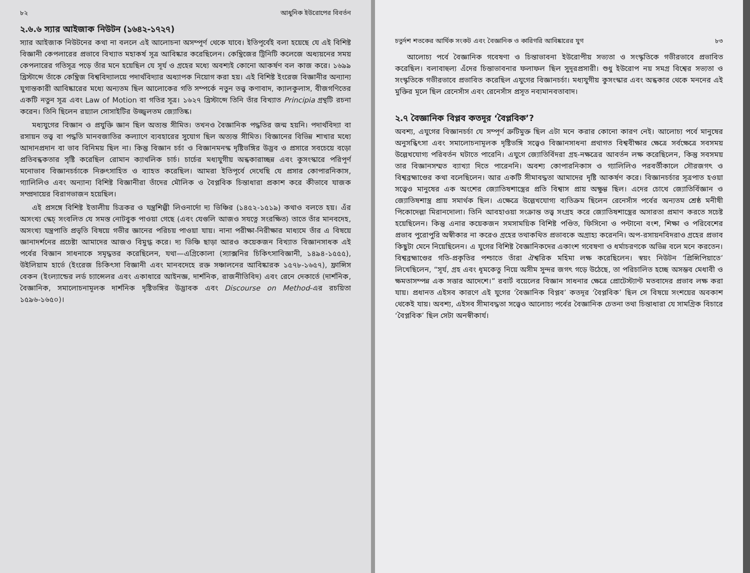৮২ আধুনিক ইউরোপের বিবর্তন
২.৬.৬ স্যার আইজাক নিউটন (১৬৪২-১৭২৭)
স্যার আইজাক নিউটনের কথা না বললে এই আলোচনা অসম্পূর্ণ থেকে যাবে। ইতিপূর্বেই বলা হয়েছে যে এই বিশিষ্ট বিজ্ঞানী কেপলারের প্রভাবে বিখ্যাত মহাকর্ষ সূত্র আবিষ্কার করেছিলেন। কেম্ব্রিজের ট্রিনিটি কলেজে অধ্যয়নের সময় কেপলারের গতিসূত্র পড়ে তাঁর মনে হয়েছিল যে সূর্য ও গ্রহের মধ্যে অবশ্যই কোনো আকর্ষণ বল কাজ করে। ১৬৯৯ খ্রিস্টাব্দে তাঁকে কেম্ব্রিজ বিশ্ববিদ্যালয়ে পদার্থবিদ্যার অধ্যাপক নিয়োগ করা হয়। এই বিশিষ্ট ইংরেজ বিজ্ঞানীর অন্যান্য যুগান্তকারী আবিষ্কারের মধ্যে অন্যতম ছিল আলোকের গতি সম্পর্কে নতুন তত্ত্ব কণাবাদ, ক্যালকুলাস, বীজগণিতের একটি নতুন সূত্র এবং Law of Motion বা গতির সূত্র। ১৬২৭ খ্রিস্টাব্দে তিনি তাঁর বিখ্যাত Principia গ্রন্থটি রচনা করেন। তিনি ছিলেন রয়্যাল সোসাইটির উজ্জ্বলতম জ্যোতিষ্ক।
মধ্যযুগের বিজ্ঞান ও প্রযুক্তি জ্ঞান ছিল অত্যন্ত সীমিত। তখনও বৈজ্ঞানিক পদ্ধতির জন্ম হয়নি। পদার্থবিদ্যা বা রসায়ন তত্ত্ব বা পদ্ধতি মানবজাতির কল্যাণে ব্যবহারের সুযোগ ছিল অত্যন্ত সীমিত। বিজ্ঞানের বিভিন্ন শাখার মধ্যে আদানপ্রদান বা ভাব বিনিময় ছিল না। কিন্তু বিজ্ঞান চর্চা ও বিজ্ঞানমনস্ক দৃষ্টিভঙ্গির উদ্ভব ও প্রসারে সবচেয়ে বড়ো প্রতিবন্ধকতার সৃষ্টি করেছিল রোমান ক্যাথলিক চার্চ। চার্চের মধ্যযুগীয় অন্ধকারাচ্ছন্ন এবং কুসংস্কারে পরিপূর্ণ মনোভাব বিজ্ঞানচর্চাকে নিরুৎসাহিত ও ব্যাহত করেছিল। আমরা ইতিপূর্বে দেখেছি যে প্রসার কোপারনিকাস, গ্যালিলিও এবং অন্যান্য বিশিষ্ট বিজ্ঞানীরা তাঁদের মৌলিক ও বৈপ্লবিক চিন্তাধারা প্রকাশ করে কীভাবে যাজক সম্প্রদায়ের বিরাগভাজন হয়েছিল।
এই প্রসঙ্গে বিশিষ্ট ইতালীয় চিত্রকর ও যন্ত্রশিল্পী লিওনার্দো দ্য ভিঞ্চির (১৪৫২-১৫১৯) কথাও বলতে হয়। এঁর অসংখ্য স্কেচ্ সংবলিত যে সমস্ত নোটবুক পাওয়া গেছে (এবং যেগুলি আজও সযত্নে সংরক্ষিত) তাতে তাঁর মানবদেহ, অসংখ্য যন্ত্রপাতি প্রভৃতি বিষয়ে গভীর জ্ঞানের পরিচয় পাওয়া যায়। নানা পরীক্ষা-নিরীক্ষার মাধ্যমে তাঁর এ বিষয়ে জ্ঞানাদর্শনের প্রচেষ্টা আমাদের আজও বিমুগ্ধ করে। দ্য ভিঞ্চি ছাড়া আরও কয়েকজন বিখ্যাত বিজ্ঞানসাধক এই পর্বের বিজ্ঞান সাধনাকে সমৃদ্ধতর করেছিলেন, যথা—এগ্রিকোলা (স্যাক্সনির চিকিৎসাবিজ্ঞানী, ১৪৯৪-১৫৫৫), উইলিয়াম হার্ভে (ইংরেজ চিকিৎসা বিজ্ঞানী এবং মানবদেহে রক্ত সঞ্চালনের আবিষ্কারক ১৫৭৮-১৬৫৭), ফ্রান্সিস বেকন (ইংল্যান্ডের লর্ড চ্যান্সেলর এবং একাধারে আইনজ্ঞ, দার্শনিক, রাজনীতিবিদ) এবং রেনে দেকার্তে (দার্শনিক, বৈজ্ঞানিক, সমালোচনামূলক দার্শনিক দৃষ্টিভঙ্গির উদ্ভাবক এবং Discourse on Method-এর রচয়িতা ১৫৯৬-১৬৫০)।
চতুর্দশ শতকের আর্থিক সংকট এবং বৈজ্ঞানিক ও কারিগরি আবিষ্কারের যুগ ৮৩
আলোচ্য পর্বে বৈজ্ঞানিক গবেষণা ও চিন্তাভাবনা ইউরোপীয় সভ্যতা ও সংস্কৃতিকে গভীরভাবে প্রভাবিত করেছিল। বলাবাহুল্য এঁদের চিন্তাভাবনার ফলাফল ছিল সুদূরপ্রসারী। শুধু ইউরোপ নয় সমগ্র বিশ্বের সভ্যতা ও সংস্কৃতিকে গভীরভাবে প্রভাবিত করেছিল এযুগের বিজ্ঞানচর্চা। মধ্যযুগীয় কুসংস্কার এবং অন্ধকার থেকে মননের এই মুক্তির মূলে ছিল রেনেসাঁস এবং রেনেসাঁস প্রসূত নব্যমানবতাবাদ।
২.৭ বৈজ্ঞানিক বিপ্লব কতদূর ‘বৈপ্লবিক’?
অবশ্য, এযুগের বিজ্ঞানচর্চা যে সম্পূর্ণ ত্রুটিমুক্ত ছিল এটা মনে করার কোনো কারণ নেই। আলোচ্য পর্বে মানুষের অনুসন্ধিৎসা এবং সমালোচনামূলক দৃষ্টিভঙ্গি সত্ত্বেও বিজ্ঞানসাধনা প্রথাগত বিশ্ববীক্ষার ক্ষেত্রে সর্বক্ষেত্রে সবসময় উল্লেখযোগ্য পরিবর্তন ঘটাতে পারেনি। এযুগে জ্যোতির্বিদরা গ্রহ-নক্ষত্রের আবর্তন লক্ষ করেছিলেন, কিন্তু সবসময় তার বিজ্ঞানসম্মত ব্যাখ্যা দিতে পারেননি। অবশ্য কোপারনিকাস ও গ্যালিলিও পরবর্তীকালে সৌরজগৎ ও বিশ্বব্রহ্মাণ্ডের কথা বলেছিলেন। আর একটি সীমাবদ্ধতা আমাদের দৃষ্টি আকর্ষণ করে। বিজ্ঞানচর্চার সূত্রপাত হওয়া সত্ত্বেও মানুষের এক অংশের জ্যোতিষশাস্ত্রের প্রতি বিশ্বাস প্রায় অক্ষুণ্ণ ছিল। এদের চোখে জ্যোতির্বিজ্ঞান ও জ্যোতিষশাস্ত্র প্রায় সমার্থক ছিল। এক্ষেত্রে উল্লেখযোগ্য ব্যতিক্রম ছিলেন রেনেসাঁস পর্বের অন্যতম শ্রেষ্ঠ মনীষী পিকোদেল্লা মিরানদোলা। তিনি আবহাওয়া সংক্রান্ত তত্ত্ব সংগ্রহ করে জ্যোতিষশাস্ত্রের অসারতা প্রমাণ করতে সচেষ্ট হয়েছিলেন। কিন্তু এনার কয়েকজন সমসাময়িক বিশিষ্ট পণ্ডিত, ফিসিনো ও পন্টানো বংশ, শিক্ষা ও পরিবেশের প্রভাব পুরোপুরি অস্বীকার না করেও গ্রহের তথাকথিত প্রভাবকে অগ্রাহ্য করেননি। অপ-রসায়নবিদরাও গ্রহের প্রভাব কিছুটা মেনে নিয়েছিলেন। এ যুগের বিশিষ্ট বৈজ্ঞানিকদের একাংশ গবেষণা ও ধর্মাচরণকে অভিন্ন বলে মনে করতেন। বিশ্বব্রহ্মাণ্ডের গতি-প্রকৃতির পশ্চাতে তাঁরা ঐশ্বরিক মহিমা লক্ষ করেছিলেন। স্বয়ং নিউটন ‘প্রিন্সিপিয়াতে’ লিখেছিলেন, “সূর্য, গ্রহ এবং ধূমকেতু নিয়ে অসীম সুন্দর জগৎ গড়ে উঠেছে, তা পরিচালিত হচ্ছে অসম্ভব মেধাবী ও ক্ষমতাসম্পন্ন এক সত্তার আদেশে।” রবার্ট বয়েলের বিজ্ঞান সাধনার ক্ষেত্রে প্রোটেস্ট্যান্ট মতবাদের প্রভাব লক্ষ করা যায়। প্রধানত এইসব কারণে এই যুগের ‘বৈজ্ঞানিক বিপ্লব’ কতদূর ‘বৈপ্লবিক’ ছিল সে বিষয়ে সংশয়ের অবকাশ থেকেই যায়। অবশ্য, এইসব সীমাবদ্ধতা সত্ত্বেও আলোচ্য পর্বের বৈজ্ঞানিক চেতনা তথা চিন্তাধারা যে সামগ্রিক বিচারে ‘বৈপ্লবিক’ ছিল সেটা অনস্বীকার্য।